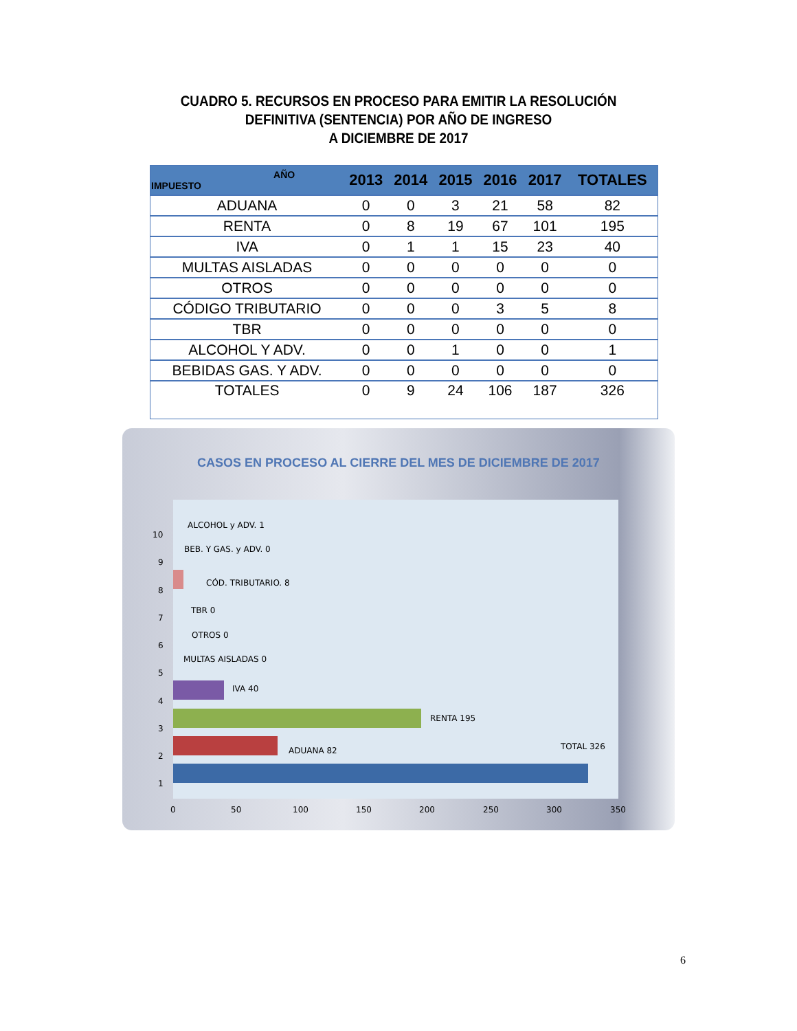CUADRO 5. RECURSOS EN PROCESO PARA EMITIR LA RESOLUCIÓN
DEFINITIVA (SENTENCIA) POR AÑO DE INGRESO
A DICIEMBRE DE 2017
| AÑO IMPUESTO | 2013 | 2014 | 2015 | 2016 | 2017 | TOTALES |
| --- | --- | --- | --- | --- | --- | --- |
| ADUANA | 0 | 0 | 3 | 21 | 58 | 82 |
| RENTA | 0 | 8 | 19 | 67 | 101 | 195 |
| IVA | 0 | 1 | 1 | 15 | 23 | 40 |
| MULTAS AISLADAS | 0 | 0 | 0 | 0 | 0 | 0 |
| OTROS | 0 | 0 | 0 | 0 | 0 | 0 |
| CÓDIGO TRIBUTARIO | 0 | 0 | 0 | 3 | 5 | 8 |
| TBR | 0 | 0 | 0 | 0 | 0 | 0 |
| ALCOHOL Y ADV. | 0 | 0 | 1 | 0 | 0 | 1 |
| BEBIDAS GAS. Y ADV. | 0 | 0 | 0 | 0 | 0 | 0 |
| TOTALES | 0 | 9 | 24 | 106 | 187 | 326 |
CASOS EN PROCESO AL CIERRE DEL MES DE DICIEMBRE DE 2017
ALCOHOL y ADV. 1
BEB. Y GAS. y ADV. 0
CÓD. TRIBUTARIO. 8
TBR 0
OTROS 0
MULTAS AISLADAS 0
IVA 40
RENTA 195
ADUANA 82 TOTAL 326
10
9
8
7
6
5
4
3
2
1
0 50 100 150 200 250 300 350
6